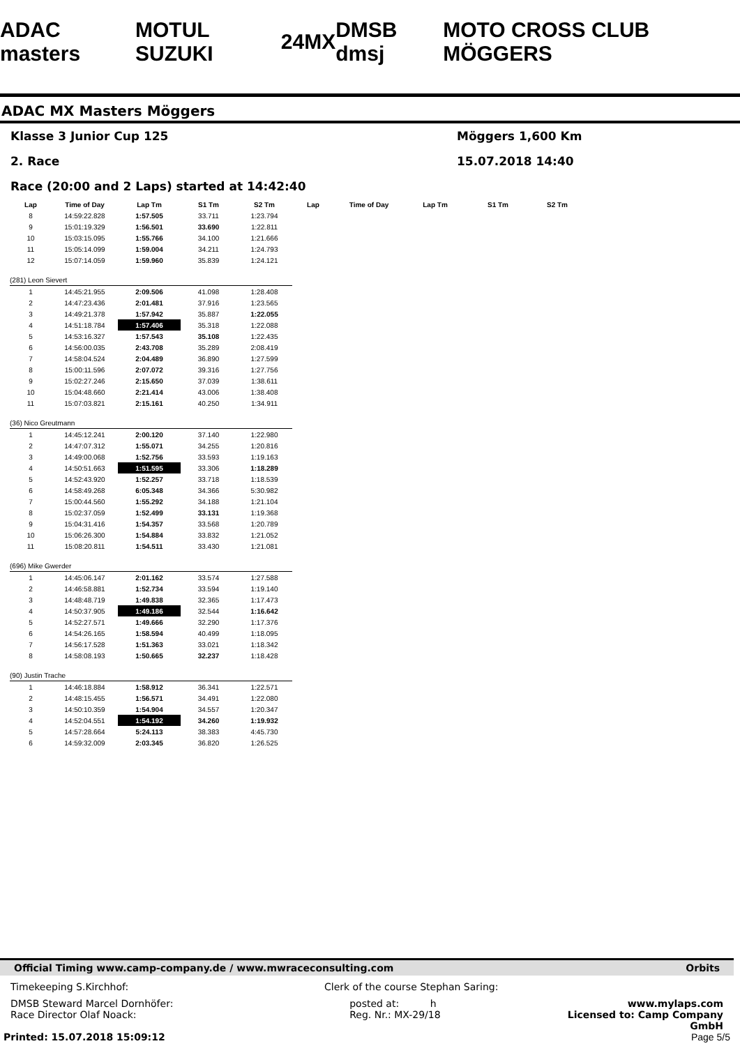ADAC masters MOTUL SUZUKI 24MX DMSB dmsj MOTO CROSS CLUB MÖGGERS
ADAC MX Masters Möggers
Klasse 3 Junior Cup 125 Möggers 1,600 Km
2. Race 15.07.2018 14:40
Race (20:00 and 2 Laps) started at 14:42:40
| Lap | Time of Day | Lap Tm | S1 Tm | S2 Tm | Lap | Time of Day | Lap Tm | S1 Tm | S2 Tm |
| --- | --- | --- | --- | --- | --- | --- | --- | --- | --- |
| 8 | 14:59:22.828 | 1:57.505 | 33.711 | 1:23.794 | | | | | |
| 9 | 15:01:19.329 | 1:56.501 | 33.690 | 1:22.811 | | | | | |
| 10 | 15:03:15.095 | 1:55.766 | 34.100 | 1:21.666 | | | | | |
| 11 | 15:05:14.099 | 1:59.004 | 34.211 | 1:24.793 | | | | | |
| 12 | 15:07:14.059 | 1:59.960 | 35.839 | 1:24.121 | | | | | |
| (281) Leon Sievert | | | | | | | | | |
| 1 | 14:45:21.955 | 2:09.506 | 41.098 | 1:28.408 | | | | | |
| 2 | 14:47:23.436 | 2:01.481 | 37.916 | 1:23.565 | | | | | |
| 3 | 14:49:21.378 | 1:57.942 | 35.887 | 1:22.055 | | | | | |
| 4 | 14:51:18.784 | 1:57.406 | 35.318 | 1:22.088 | | | | | |
| 5 | 14:53:16.327 | 1:57.543 | 35.108 | 1:22.435 | | | | | |
| 6 | 14:56:00.035 | 2:43.708 | 35.289 | 2:08.419 | | | | | |
| 7 | 14:58:04.524 | 2:04.489 | 36.890 | 1:27.599 | | | | | |
| 8 | 15:00:11.596 | 2:07.072 | 39.316 | 1:27.756 | | | | | |
| 9 | 15:02:27.246 | 2:15.650 | 37.039 | 1:38.611 | | | | | |
| 10 | 15:04:48.660 | 2:21.414 | 43.006 | 1:38.408 | | | | | |
| 11 | 15:07:03.821 | 2:15.161 | 40.250 | 1:34.911 | | | | | |
| (36) Nico Greutmann | | | | | | | | | |
| 1 | 14:45:12.241 | 2:00.120 | 37.140 | 1:22.980 | | | | | |
| 2 | 14:47:07.312 | 1:55.071 | 34.255 | 1:20.816 | | | | | |
| 3 | 14:49:00.068 | 1:52.756 | 33.593 | 1:19.163 | | | | | |
| 4 | 14:50:51.663 | 1:51.595 | 33.306 | 1:18.289 | | | | | |
| 5 | 14:52:43.920 | 1:52.257 | 33.718 | 1:18.539 | | | | | |
| 6 | 14:58:49.268 | 6:05.348 | 34.366 | 5:30.982 | | | | | |
| 7 | 15:00:44.560 | 1:55.292 | 34.188 | 1:21.104 | | | | | |
| 8 | 15:02:37.059 | 1:52.499 | 33.131 | 1:19.368 | | | | | |
| 9 | 15:04:31.416 | 1:54.357 | 33.568 | 1:20.789 | | | | | |
| 10 | 15:06:26.300 | 1:54.884 | 33.832 | 1:21.052 | | | | | |
| 11 | 15:08:20.811 | 1:54.511 | 33.430 | 1:21.081 | | | | | |
| (696) Mike Gwerder | | | | | | | | | |
| 1 | 14:45:06.147 | 2:01.162 | 33.574 | 1:27.588 | | | | | |
| 2 | 14:46:58.881 | 1:52.734 | 33.594 | 1:19.140 | | | | | |
| 3 | 14:48:48.719 | 1:49.838 | 32.365 | 1:17.473 | | | | | |
| 4 | 14:50:37.905 | 1:49.186 | 32.544 | 1:16.642 | | | | | |
| 5 | 14:52:27.571 | 1:49.666 | 32.290 | 1:17.376 | | | | | |
| 6 | 14:54:26.165 | 1:58.594 | 40.499 | 1:18.095 | | | | | |
| 7 | 14:56:17.528 | 1:51.363 | 33.021 | 1:18.342 | | | | | |
| 8 | 14:58:08.193 | 1:50.665 | 32.237 | 1:18.428 | | | | | |
| (90) Justin Trache | | | | | | | | | |
| 1 | 14:46:18.884 | 1:58.912 | 36.341 | 1:22.571 | | | | | |
| 2 | 14:48:15.455 | 1:56.571 | 34.491 | 1:22.080 | | | | | |
| 3 | 14:50:10.359 | 1:54.904 | 34.557 | 1:20.347 | | | | | |
| 4 | 14:52:04.551 | 1:54.192 | 34.260 | 1:19.932 | | | | | |
| 5 | 14:57:28.664 | 5:24.113 | 38.383 | 4:45.730 | | | | | |
| 6 | 14:59:32.009 | 2:03.345 | 36.820 | 1:26.525 | | | | | |
Official Timing www.camp-company.de / www.mwraceconsulting.com Orbits
Timekeeping S.Kirchhof: Clerk of the course Stephan Saring:
DMSB Steward Marcel Dornhöfer:
Race Director Olaf Noack: posted at: h
Reg. Nr.: MX-29/18 www.mylaps.com
Licensed to: Camp Company GmbH
Printed: 15.07.2018 15:09:12 Page 5/5